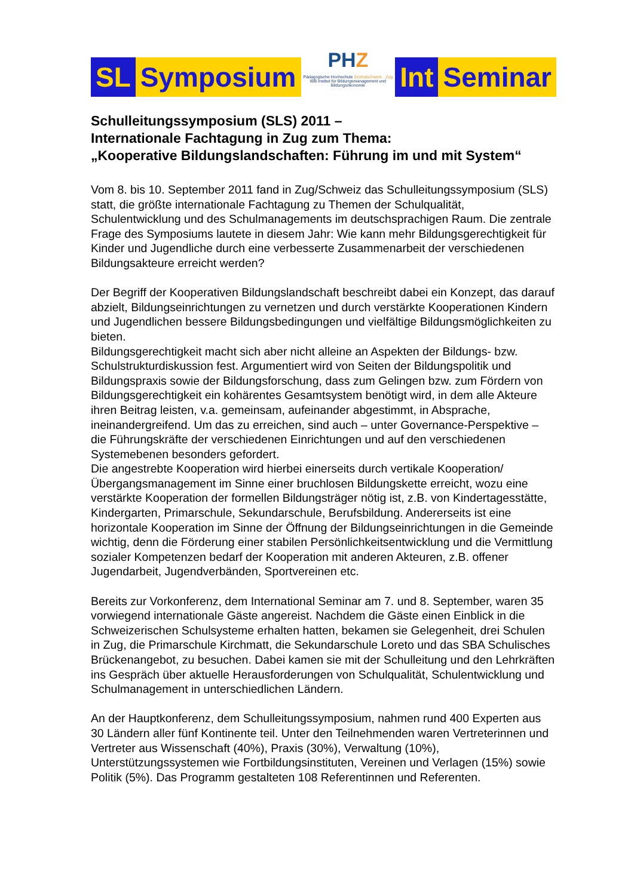SL Symposium
PHZ
Pädagogische Hochschule Zentralschweiz · Zug
IBB Institut für Bildungsmanagement und Bildungsökonomie
Int Seminar
Schulleitungssymposium (SLS) 2011 –
Internationale Fachtagung in Zug zum Thema:
„Kooperative Bildungslandschaften: Führung im und mit System“
Vom 8. bis 10. September 2011 fand in Zug/Schweiz das Schulleitungssymposium (SLS) statt, die größte internationale Fachtagung zu Themen der Schulqualität, Schulentwicklung und des Schulmanagements im deutschsprachigen Raum. Die zentrale Frage des Symposiums lautete in diesem Jahr: Wie kann mehr Bildungsgerechtigkeit für Kinder und Jugendliche durch eine verbesserte Zusammenarbeit der verschiedenen Bildungsakteure erreicht werden?
Der Begriff der Kooperativen Bildungslandschaft beschreibt dabei ein Konzept, das darauf abzielt, Bildungseinrichtungen zu vernetzen und durch verstärkte Kooperationen Kindern und Jugendlichen bessere Bildungsbedingungen und vielfältige Bildungsmöglichkeiten zu bieten.
Bildungsgerechtigkeit macht sich aber nicht alleine an Aspekten der Bildungs- bzw. Schulstrukturdiskussion fest. Argumentiert wird von Seiten der Bildungspolitik und Bildungspraxis sowie der Bildungsforschung, dass zum Gelingen bzw. zum Fördern von Bildungsgerechtigkeit ein kohärentes Gesamtsystem benötigt wird, in dem alle Akteure ihren Beitrag leisten, v.a. gemeinsam, aufeinander abgestimmt, in Absprache, ineinandergreifend. Um das zu erreichen, sind auch – unter Governance-Perspektive – die Führungskräfte der verschiedenen Einrichtungen und auf den verschiedenen Systemebenen besonders gefordert.
Die angestrebte Kooperation wird hierbei einerseits durch vertikale Kooperation/Übergangsmanagement im Sinne einer bruchlosen Bildungskette erreicht, wozu eine verstärkte Kooperation der formellen Bildungsträger nötig ist, z.B. von Kindertagesstätte, Kindergarten, Primarschule, Sekundarschule, Berufsbildung. Andererseits ist eine horizontale Kooperation im Sinne der Öffnung der Bildungseinrichtungen in die Gemeinde wichtig, denn die Förderung einer stabilen Persönlichkeitsentwicklung und die Vermittlung sozialer Kompetenzen bedarf der Kooperation mit anderen Akteuren, z.B. offener Jugendarbeit, Jugendverbänden, Sportvereinen etc.
Bereits zur Vorkonferenz, dem International Seminar am 7. und 8. September, waren 35 vorwiegend internationale Gäste angereist. Nachdem die Gäste einen Einblick in die Schweizerischen Schulsysteme erhalten hatten, bekamen sie Gelegenheit, drei Schulen in Zug, die Primarschule Kirchmatt, die Sekundarschule Loreto und das SBA Schulisches Brückenangebot, zu besuchen. Dabei kamen sie mit der Schulleitung und den Lehrkräften ins Gespräch über aktuelle Herausforderungen von Schulqualität, Schulentwicklung und Schulmanagement in unterschiedlichen Ländern.
An der Hauptkonferenz, dem Schulleitungssymposium, nahmen rund 400 Experten aus 30 Ländern aller fünf Kontinente teil. Unter den Teilnehmenden waren Vertreterinnen und Vertreter aus Wissenschaft (40%), Praxis (30%), Verwaltung (10%), Unterstützungssystemen wie Fortbildungsinstituten, Vereinen und Verlagen (15%) sowie Politik (5%). Das Programm gestalteten 108 Referentinnen und Referenten.